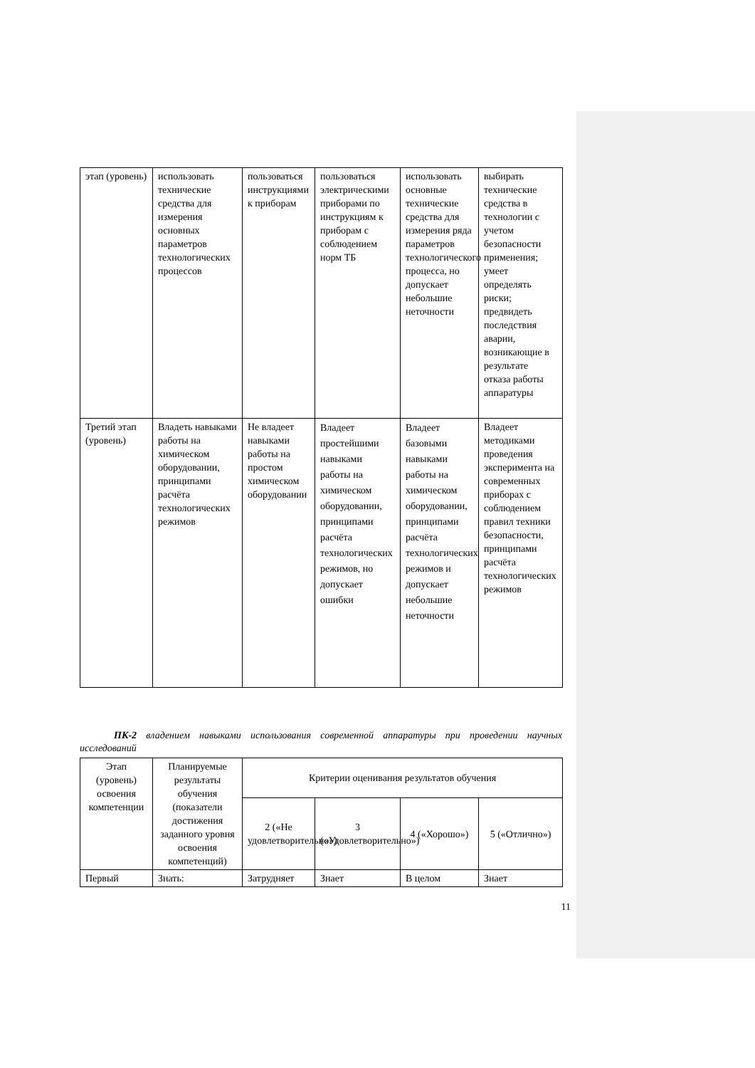| этап (уровень) | использовать технические средства для измерения основных параметров технологических процессов | пользоваться инструкциями к приборам | пользоваться электрическими приборами по инструкциям к приборам с соблюдением норм ТБ | использовать основные технические средства для измерения ряда параметров технологического процесса, но допускает небольшие неточности | выбирать технические средства в технологии с учетом безопасности применения; умеет определять риски; предвидеть последствия аварии, возникающие в результате отказа работы аппаратуры |
| Третий этап (уровень) | Владеть навыками работы на химическом оборудовании, принципами расчёта технологических режимов | Не владеет навыками работы на простом химическом оборудовании | Владеет простейшими навыками работы на химическом оборудовании, принципами расчёта технологических режимов, но допускает ошибки | Владеет базовыми навыками работы на химическом оборудовании, принципами расчёта технологических режимов и допускает небольшие неточности | Владеет методиками проведения эксперимента на современных приборах с соблюдением правил техники безопасности, принципами расчёта технологических режимов |
ПК-2 владением навыками использования современной аппаратуры при проведении научных исследований
| Этап (уровень) освоения компетенции | Планируемые результаты обучения (показатели достижения заданного уровня освоения компетенций) | Критерии оценивания результатов обучения | | | |
| --- | --- | --- | --- | --- | --- |
| | | 2 («Не удовлетворительно») | 3 («Удовлетворительно») | 4 («Хорошо») | 5 («Отлично») |
| Первый | Знать: | Затрудняет | Знает | В целом | Знает |
11